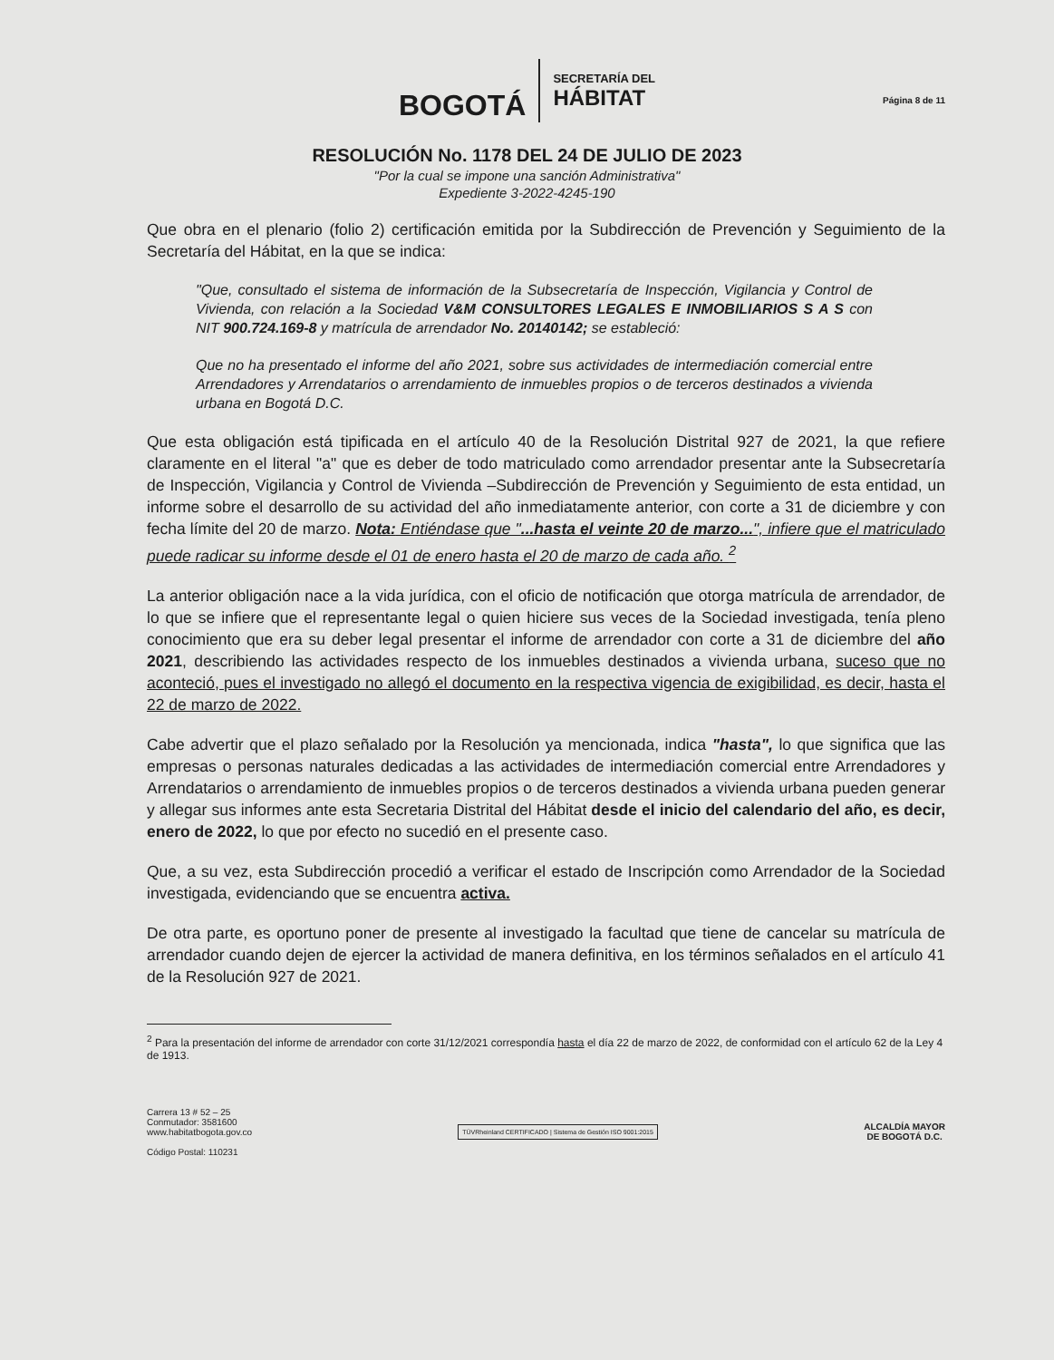BOGOTÁ
SECRETARÍA DEL
HÁBITAT
Página 8 de 11
RESOLUCIÓN No. 1178 DEL 24 DE JULIO DE 2023
"Por la cual se impone una sanción Administrativa"
Expediente 3-2022-4245-190
Que obra en el plenario (folio 2) certificación emitida por la Subdirección de Prevención y Seguimiento de la Secretaría del Hábitat, en la que se indica:
"Que, consultado el sistema de información de la Subsecretaría de Inspección, Vigilancia y Control de Vivienda, con relación a la Sociedad V&M CONSULTORES LEGALES E INMOBILIARIOS S A S con NIT 900.724.169-8 y matrícula de arrendador No. 20140142; se estableció:
Que no ha presentado el informe del año 2021, sobre sus actividades de intermediación comercial entre Arrendadores y Arrendatarios o arrendamiento de inmuebles propios o de terceros destinados a vivienda urbana en Bogotá D.C.
Que esta obligación está tipificada en el artículo 40 de la Resolución Distrital 927 de 2021, la que refiere claramente en el literal "a" que es deber de todo matriculado como arrendador presentar ante la Subsecretaría de Inspección, Vigilancia y Control de Vivienda –Subdirección de Prevención y Seguimiento de esta entidad, un informe sobre el desarrollo de su actividad del año inmediatamente anterior, con corte a 31 de diciembre y con fecha límite del 20 de marzo. Nota: Entiéndase que "...hasta el veinte 20 de marzo...", infiere que el matriculado puede radicar su informe desde el 01 de enero hasta el 20 de marzo de cada año. <sup>2</sup>
La anterior obligación nace a la vida jurídica, con el oficio de notificación que otorga matrícula de arrendador, de lo que se infiere que el representante legal o quien hiciere sus veces de la Sociedad investigada, tenía pleno conocimiento que era su deber legal presentar el informe de arrendador con corte a 31 de diciembre del año 2021, describiendo las actividades respecto de los inmuebles destinados a vivienda urbana, suceso que no aconteció, pues el investigado no allegó el documento en la respectiva vigencia de exigibilidad, es decir, hasta el 22 de marzo de 2022.
Cabe advertir que el plazo señalado por la Resolución ya mencionada, indica "hasta", lo que significa que las empresas o personas naturales dedicadas a las actividades de intermediación comercial entre Arrendadores y Arrendatarios o arrendamiento de inmuebles propios o de terceros destinados a vivienda urbana pueden generar y allegar sus informes ante esta Secretaria Distrital del Hábitat desde el inicio del calendario del año, es decir, enero de 2022, lo que por efecto no sucedió en el presente caso.
Que, a su vez, esta Subdirección procedió a verificar el estado de Inscripción como Arrendador de la Sociedad investigada, evidenciando que se encuentra activa.
De otra parte, es oportuno poner de presente al investigado la facultad que tiene de cancelar su matrícula de arrendador cuando dejen de ejercer la actividad de manera definitiva, en los términos señalados en el artículo 41 de la Resolución 927 de 2021.
<sup>2</sup> Para la presentación del informe de arrendador con corte 31/12/2021 correspondía hasta el día 22 de marzo de 2022, de conformidad con el artículo 62 de la Ley 4 de 1913.
Carrera 13 # 52 – 25
Conmutador: 3581600
www.habitatbogota.gov.co
Código Postal: 110231
TÜVRheinland CERTIFICADO | Sistema de Gestión ISO 9001:2015
ALCALDÍA MAYOR
DE BOGOTÁ D.C.